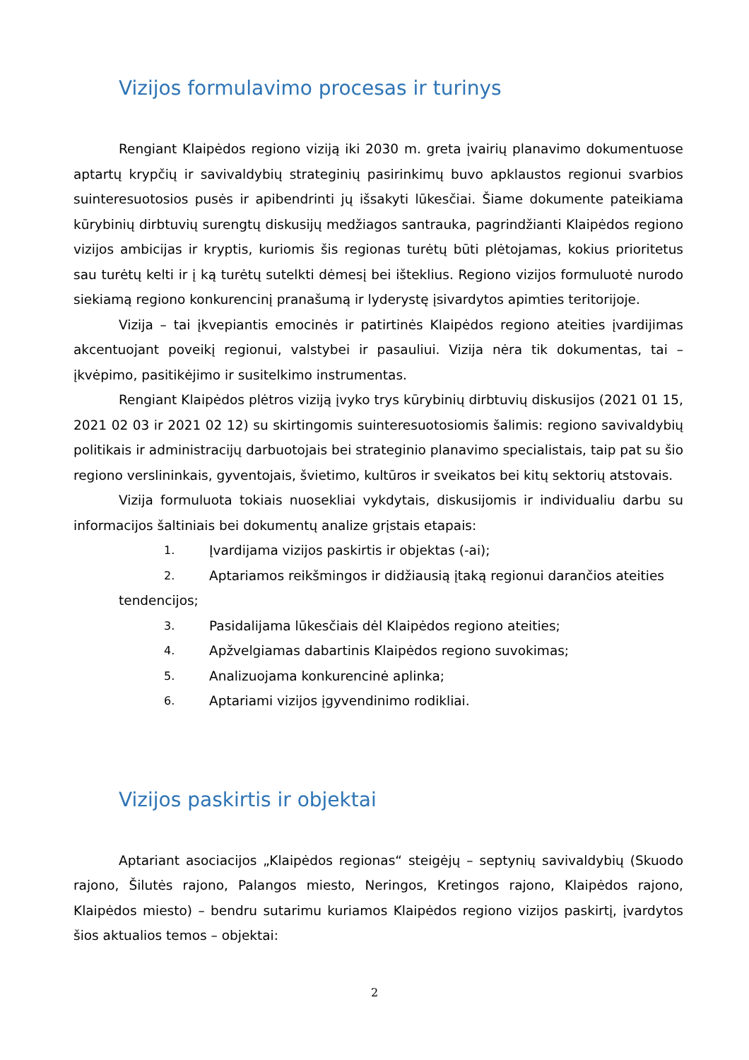Vizijos formulavimo procesas ir turinys
Rengiant Klaipėdos regiono viziją iki 2030 m. greta įvairių planavimo dokumentuose aptartų krypčių ir savivaldybių strateginių pasirinkimų buvo apklaustos regionui svarbios suinteresuotosios pusės ir apibendrinti jų išsakyti lūkesčiai. Šiame dokumente pateikiama kūrybinių dirbtuvių surengtų diskusijų medžiagos santrauka, pagrindžianti Klaipėdos regiono vizijos ambicijas ir kryptis, kuriomis šis regionas turėtų būti plėtojamas, kokius prioritetus sau turėtų kelti ir į ką turėtų sutelkti dėmesį bei išteklius. Regiono vizijos formuluotė nurodo siekiamą regiono konkurencinį pranašumą ir lyderystę įsivardytos apimties teritorijoje.
Vizija – tai įkvepiantis emocinės ir patirtinės Klaipėdos regiono ateities įvardijimas akcentuojant poveikį regionui, valstybei ir pasauliui. Vizija nėra tik dokumentas, tai – įkvėpimo, pasitikėjimo ir susitelkimo instrumentas.
Rengiant Klaipėdos plėtros viziją įvyko trys kūrybinių dirbtuvių diskusijos (2021 01 15, 2021 02 03 ir 2021 02 12) su skirtingomis suinteresuotosiomis šalimis: regiono savivaldybių politikais ir administracijų darbuotojais bei strateginio planavimo specialistais, taip pat su šio regiono verslininkais, gyventojais, švietimo, kultūros ir sveikatos bei kitų sektorių atstovais.
Vizija formuluota tokiais nuosekliai vykdytais, diskusijomis ir individualiu darbu su informacijos šaltiniais bei dokumentų analize grįstais etapais:
1. Įvardijama vizijos paskirtis ir objektas (-ai);
2. Aptariamos reikšmingos ir didžiausią įtaką regionui darančios ateities
tendencijos;
3. Pasidalijama lūkesčiais dėl Klaipėdos regiono ateities;
4. Apžvelgiamas dabartinis Klaipėdos regiono suvokimas;
5. Analizuojama konkurencinė aplinka;
6. Aptariami vizijos įgyvendinimo rodikliai.
Vizijos paskirtis ir objektai
Aptariant asociacijos „Klaipėdos regionas“ steigėjų – septynių savivaldybių (Skuodo rajono, Šilutės rajono, Palangos miesto, Neringos, Kretingos rajono, Klaipėdos rajono, Klaipėdos miesto) – bendru sutarimu kuriamos Klaipėdos regiono vizijos paskirtį, įvardytos šios aktualios temos – objektai:
2